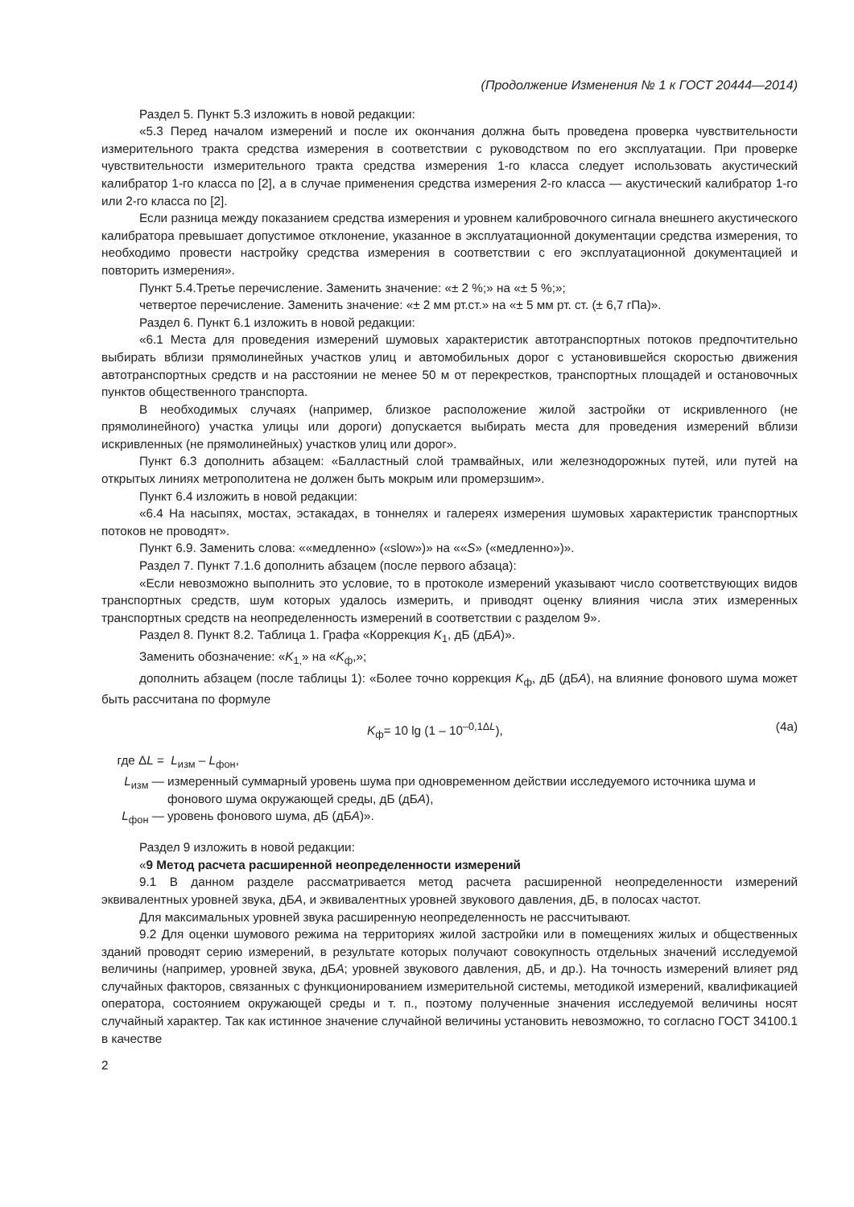(Продолжение Изменения № 1 к ГОСТ 20444—2014)
Раздел 5. Пункт 5.3 изложить в новой редакции:
«5.3 Перед началом измерений и после их окончания должна быть проведена проверка чувствительности измерительного тракта средства измерения в соответствии с руководством по его эксплуатации. При проверке чувствительности измерительного тракта средства измерения 1-го класса следует использовать акустический калибратор 1-го класса по [2], а в случае применения средства измерения 2-го класса — акустический калибратор 1-го или 2-го класса по [2].
Если разница между показанием средства измерения и уровнем калибровочного сигнала внешнего акустического калибратора превышает допустимое отклонение, указанное в эксплуатационной документации средства измерения, то необходимо провести настройку средства измерения в соответствии с его эксплуатационной документацией и повторить измерения».
Пункт 5.4.Третье перечисление. Заменить значение: «± 2 %;» на «± 5 %;»;
четвертое перечисление. Заменить значение: «± 2 мм рт.ст.» на «± 5 мм рт. ст. (± 6,7 гПа)».
Раздел 6. Пункт 6.1 изложить в новой редакции:
«6.1 Места для проведения измерений шумовых характеристик автотранспортных потоков предпочтительно выбирать вблизи прямолинейных участков улиц и автомобильных дорог с установившейся скоростью движения автотранспортных средств и на расстоянии не менее 50 м от перекрестков, транспортных площадей и остановочных пунктов общественного транспорта.
В необходимых случаях (например, близкое расположение жилой застройки от искривленного (не прямолинейного) участка улицы или дороги) допускается выбирать места для проведения измерений вблизи искривленных (не прямолинейных) участков улиц или дорог».
Пункт 6.3 дополнить абзацем: «Балластный слой трамвайных, или железнодорожных путей, или путей на открытых линиях метрополитена не должен быть мокрым или промерзшим».
Пункт 6.4 изложить в новой редакции:
«6.4 На насыпях, мостах, эстакадах, в тоннелях и галереях измерения шумовых характеристик транспортных потоков не проводят».
Пункт 6.9. Заменить слова: ««медленно» («slow»)» на ««S» («медленно»)».
Раздел 7. Пункт 7.1.6 дополнить абзацем (после первого абзаца):
«Если невозможно выполнить это условие, то в протоколе измерений указывают число соответствующих видов транспортных средств, шум которых удалось измерить, и приводят оценку влияния числа этих измеренных транспортных средств на неопределенность измерений в соответствии с разделом 9».
Раздел 8. Пункт 8.2. Таблица 1. Графа «Коррекция K<sub>1</sub>, дБ (дБА)».
Заменить обозначение: «K<sub>1,</sub>» на «K<sub>ф</sub>,»;
дополнить абзацем (после таблицы 1): «Более точно коррекция K<sub>ф</sub>, дБ (дБА), на влияние фонового шума может быть рассчитана по формуле
K<sub>ф</sub>= 10 lg (1 – 10<sup>–0,1ΔL</sup>), (4а)
где ΔL =
L<sub>изм</sub> – L<sub>фон</sub>,
L<sub>изм</sub> —
измеренный суммарный уровень шума при одновременном действии исследуемого источника шума и фонового шума окружающей среды, дБ (дБА),
L<sub>фон</sub> —
уровень фонового шума, дБ (дБА)».
Раздел 9 изложить в новой редакции:
«9 Метод расчета расширенной неопределенности измерений
9.1 В данном разделе рассматривается метод расчета расширенной неопределенности измерений эквивалентных уровней звука, дБА, и эквивалентных уровней звукового давления, дБ, в полосах частот.
Для максимальных уровней звука расширенную неопределенность не рассчитывают.
9.2 Для оценки шумового режима на территориях жилой застройки или в помещениях жилых и общественных зданий проводят серию измерений, в результате которых получают совокупность отдельных значений исследуемой величины (например, уровней звука, дБА; уровней звукового давления, дБ, и др.). На точность измерений влияет ряд случайных факторов, связанных с функционированием измерительной системы, методикой измерений, квалификацией оператора, состоянием окружающей среды и т. п., поэтому полученные значения исследуемой величины носят случайный характер. Так как истинное значение случайной величины установить невозможно, то согласно ГОСТ 34100.1 в качестве
2